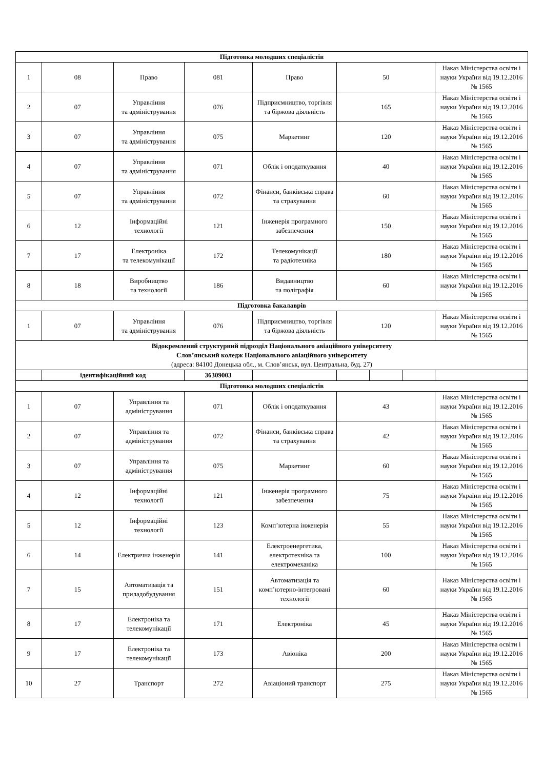| Підготовка молодших спеціалістів | | | | | | | | |
| 1 | 08 | Право | 081 | Право | 50 | | | Наказ Міністерства освіти і науки України від 19.12.2016 № 1565 |
| 2 | 07 | Управління та адміністрування | 076 | Підприємництво, торгівля та біржова діяльність | 165 | | | Наказ Міністерства освіти і науки України від 19.12.2016 № 1565 |
| 3 | 07 | Управління та адміністрування | 075 | Маркетинг | 120 | | | Наказ Міністерства освіти і науки України від 19.12.2016 № 1565 |
| 4 | 07 | Управління та адміністрування | 071 | Облік і оподаткування | 40 | | | Наказ Міністерства освіти і науки України від 19.12.2016 № 1565 |
| 5 | 07 | Управління та адміністрування | 072 | Фінанси, банківська справа та страхування | 60 | | | Наказ Міністерства освіти і науки України від 19.12.2016 № 1565 |
| 6 | 12 | Інформаційні технології | 121 | Інженерія програмного забезпечення | 150 | | | Наказ Міністерства освіти і науки України від 19.12.2016 № 1565 |
| 7 | 17 | Електроніка та телекомунікації | 172 | Телекомунікації та радіотехніка | 180 | | | Наказ Міністерства освіти і науки України від 19.12.2016 № 1565 |
| 8 | 18 | Виробництво та технології | 186 | Видавництво та поліграфія | 60 | | | Наказ Міністерства освіти і науки України від 19.12.2016 № 1565 |
| Підготовка бакалаврів | | | | | | | | |
| 1 | 07 | Управління та адміністрування | 076 | Підприємництво, торгівля та біржова діяльність | 120 | | | Наказ Міністерства освіти і науки України від 19.12.2016 № 1565 |
| Відокремлений структурний підрозділ Національного авіаційного університету Слов’янський коледж Національного авіаційного університету (адреса: 84100 Донецька обл., м. Слов’янськ, вул. Центральна, буд. 27) | | | | | | | | |
| | ідентифікаційний код | | 36309003 | | | | | |
| Підготовка молодших спеціалістів | | | | | | | | |
| 1 | 07 | Управління та адміністрування | 071 | Облік і оподаткування | 43 | | | Наказ Міністерства освіти і науки України від 19.12.2016 № 1565 |
| 2 | 07 | Управління та адміністрування | 072 | Фінанси, банківська справа та страхування | 42 | | | Наказ Міністерства освіти і науки України від 19.12.2016 № 1565 |
| 3 | 07 | Управління та адміністрування | 075 | Маркетинг | 60 | | | Наказ Міністерства освіти і науки України від 19.12.2016 № 1565 |
| 4 | 12 | Інформаційні технології | 121 | Інженерія програмного забезпечення | 75 | | | Наказ Міністерства освіти і науки України від 19.12.2016 № 1565 |
| 5 | 12 | Інформаційні технології | 123 | Комп’ютерна інженерія | 55 | | | Наказ Міністерства освіти і науки України від 19.12.2016 № 1565 |
| 6 | 14 | Електрична інженерія | 141 | Електроенергетика, електротехніка та електромеханіка | 100 | | | Наказ Міністерства освіти і науки України від 19.12.2016 № 1565 |
| 7 | 15 | Автоматизація та приладобудування | 151 | Автоматизація та комп’ютерно-інтегровані технології | 60 | | | Наказ Міністерства освіти і науки України від 19.12.2016 № 1565 |
| 8 | 17 | Електроніка та телекомунікації | 171 | Електроніка | 45 | | | Наказ Міністерства освіти і науки України від 19.12.2016 № 1565 |
| 9 | 17 | Електроніка та телекомунікації | 173 | Авіоніка | 200 | | | Наказ Міністерства освіти і науки України від 19.12.2016 № 1565 |
| 10 | 27 | Транспорт | 272 | Авіаціоний транспорт | 275 | | | Наказ Міністерства освіти і науки України від 19.12.2016 № 1565 |